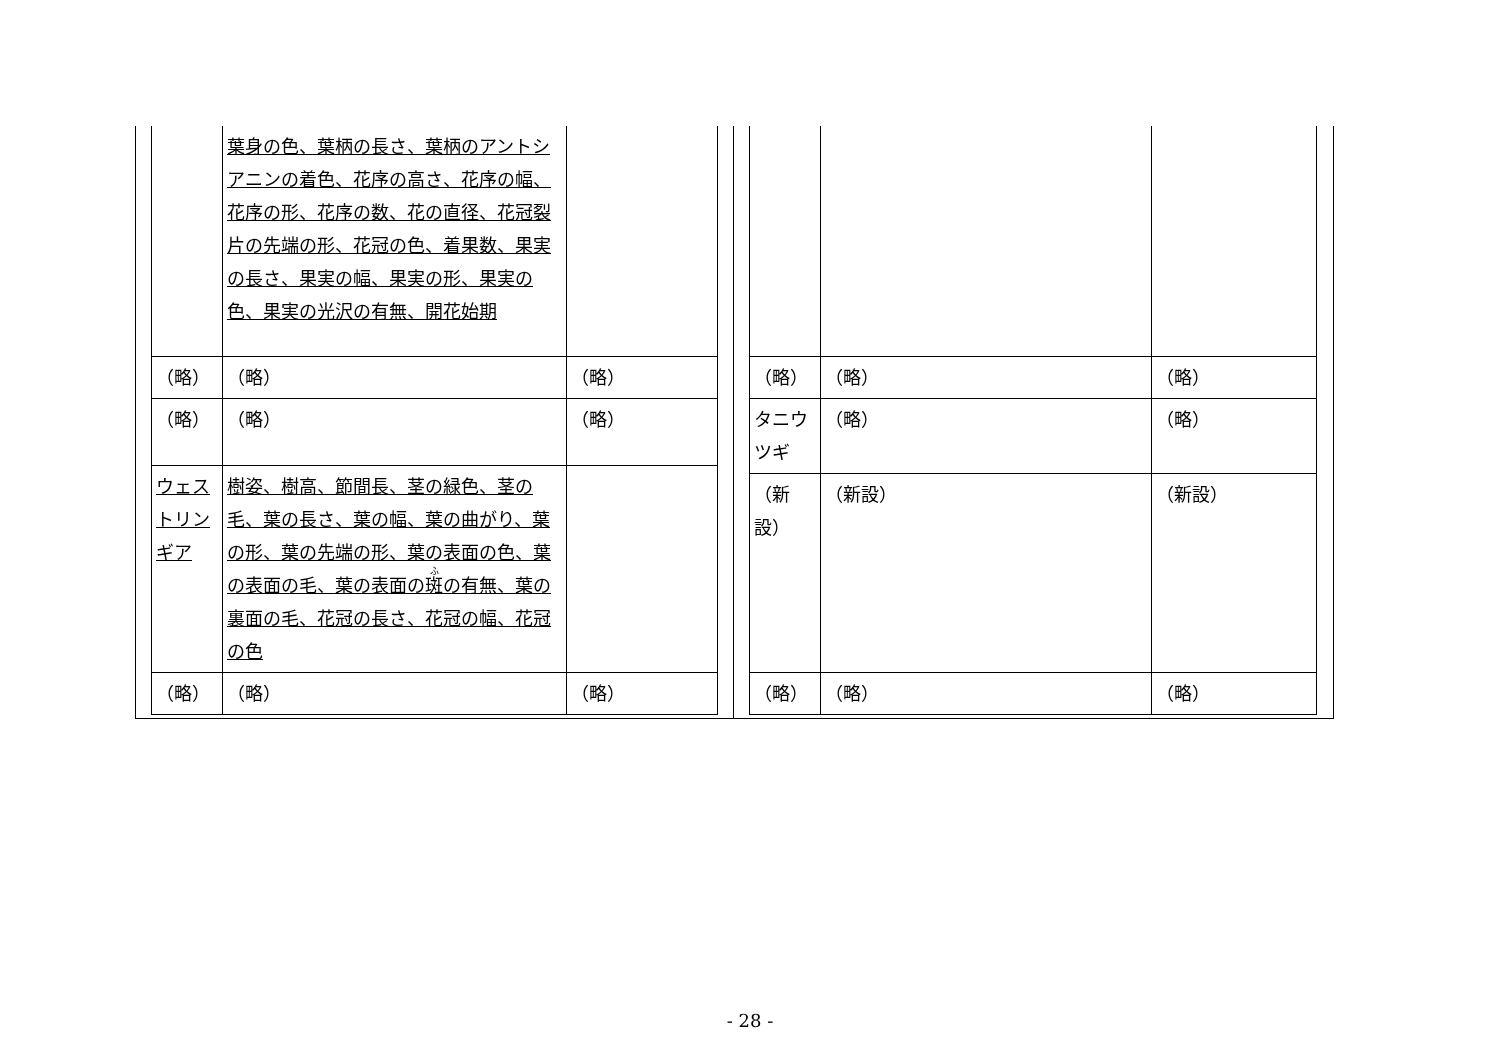| | 葉身の色、葉柄の長さ、葉柄のアントシアニンの着色、花序の高さ、花序の幅、花序の形、花序の数、花の直径、花冠裂片の先端の形、花冠の色、着果数、果実の長さ、果実の幅、果実の形、果実の色、果実の光沢の有無、開花始期 | |
| （略） | （略） | （略） |
| （略） | （略） | （略） |
| ウェストリンギア | 樹姿、樹高、節間長、茎の緑色、茎の毛、葉の長さ、葉の幅、葉の曲がり、葉の形、葉の先端の形、葉の表面の色、葉の表面の毛、葉の表面の 斑 の有無、葉の裏面の毛、花冠の長さ、花冠の幅、花冠の色 | |
| （略） | （略） | （略） |
| （略） | （略） | （略） |
| タニウツギ | （略） | （略） |
| （新設） | （新設） | （新設） |
| （略） | （略） | （略） |
- 28 -